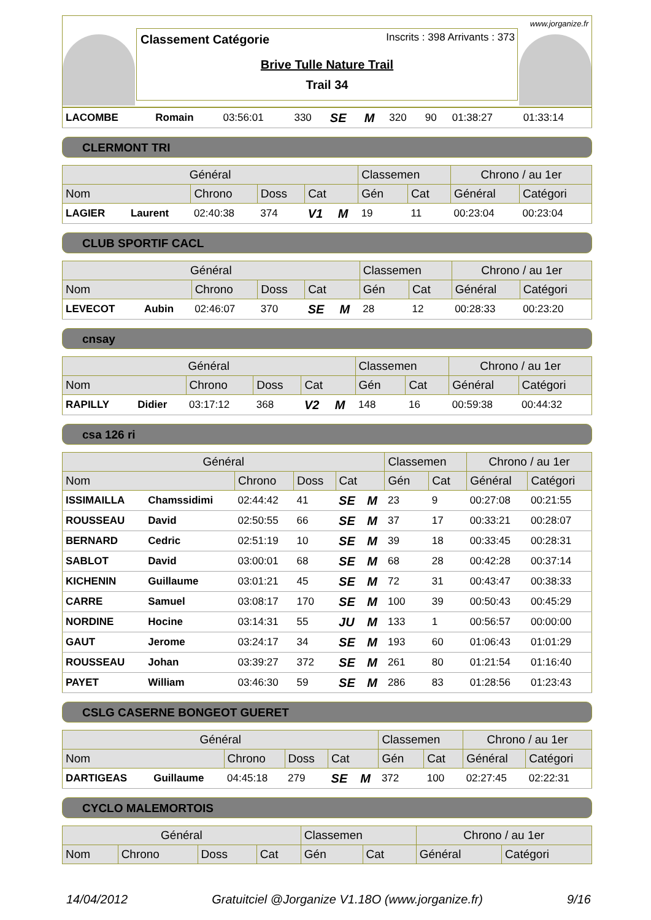www.jorganize.fr
Inscrits : 398 Arrivants : 373
Classement Catégorie
Brive Tulle Nature Trail
Trail 34
| LACOMBE | Romain | 03:56:01 | 330 | SE | M | 320 | 90 | 01:38:27 | 01:33:14 |
CLERMONT TRI
| Général | | | | | | Classemen | | Chrono / au 1er | |
| --- | --- | --- | --- | --- | --- | --- | --- | --- | --- |
| Nom | | Chrono | Doss | Cat | | Gén | Cat | Général | Catégori |
| LAGIER | Laurent | 02:40:38 | 374 | V1 | M | 19 | 11 | 00:23:04 | 00:23:04 |
CLUB SPORTIF CACL
| Général | | | | | | Classemen | | Chrono / au 1er | |
| --- | --- | --- | --- | --- | --- | --- | --- | --- | --- |
| Nom | | Chrono | Doss | Cat | | Gén | Cat | Général | Catégori |
| LEVECOT | Aubin | 02:46:07 | 370 | SE | M | 28 | 12 | 00:28:33 | 00:23:20 |
cnsay
| Général | | | | | | Classemen | | Chrono / au 1er | |
| --- | --- | --- | --- | --- | --- | --- | --- | --- | --- |
| Nom | | Chrono | Doss | Cat | | Gén | Cat | Général | Catégori |
| RAPILLY | Didier | 03:17:12 | 368 | V2 | M | 148 | 16 | 00:59:38 | 00:44:32 |
csa 126 ri
| Général | | | | | | Classemen | | Chrono / au 1er | |
| --- | --- | --- | --- | --- | --- | --- | --- | --- | --- |
| Nom | | Chrono | Doss | Cat | | Gén | Cat | Général | Catégori |
| ISSIMAILLA | Chamssidimi | 02:44:42 | 41 | SE | M | 23 | 9 | 00:27:08 | 00:21:55 |
| ROUSSEAU | David | 02:50:55 | 66 | SE | M | 37 | 17 | 00:33:21 | 00:28:07 |
| BERNARD | Cedric | 02:51:19 | 10 | SE | M | 39 | 18 | 00:33:45 | 00:28:31 |
| SABLOT | David | 03:00:01 | 68 | SE | M | 68 | 28 | 00:42:28 | 00:37:14 |
| KICHENIN | Guillaume | 03:01:21 | 45 | SE | M | 72 | 31 | 00:43:47 | 00:38:33 |
| CARRE | Samuel | 03:08:17 | 170 | SE | M | 100 | 39 | 00:50:43 | 00:45:29 |
| NORDINE | Hocine | 03:14:31 | 55 | JU | M | 133 | 1 | 00:56:57 | 00:00:00 |
| GAUT | Jerome | 03:24:17 | 34 | SE | M | 193 | 60 | 01:06:43 | 01:01:29 |
| ROUSSEAU | Johan | 03:39:27 | 372 | SE | M | 261 | 80 | 01:21:54 | 01:16:40 |
| PAYET | William | 03:46:30 | 59 | SE | M | 286 | 83 | 01:28:56 | 01:23:43 |
CSLG CASERNE BONGEOT GUERET
| Général | | | | | | Classemen | | Chrono / au 1er | |
| --- | --- | --- | --- | --- | --- | --- | --- | --- | --- |
| Nom | | Chrono | Doss | Cat | | Gén | Cat | Général | Catégori |
| DARTIGEAS | Guillaume | 04:45:18 | 279 | SE | M | 372 | 100 | 02:27:45 | 02:22:31 |
CYCLO MALEMORTOIS
| Général | | | | Classemen | | Chrono / au 1er | |
| --- | --- | --- | --- | --- | --- | --- | --- |
| Nom | Chrono | Doss | Cat | Gén | Cat | Général | Catégori |
14/04/2012 Gratuitciel @Jorganize V1.18O (www.jorganize.fr) 9/16